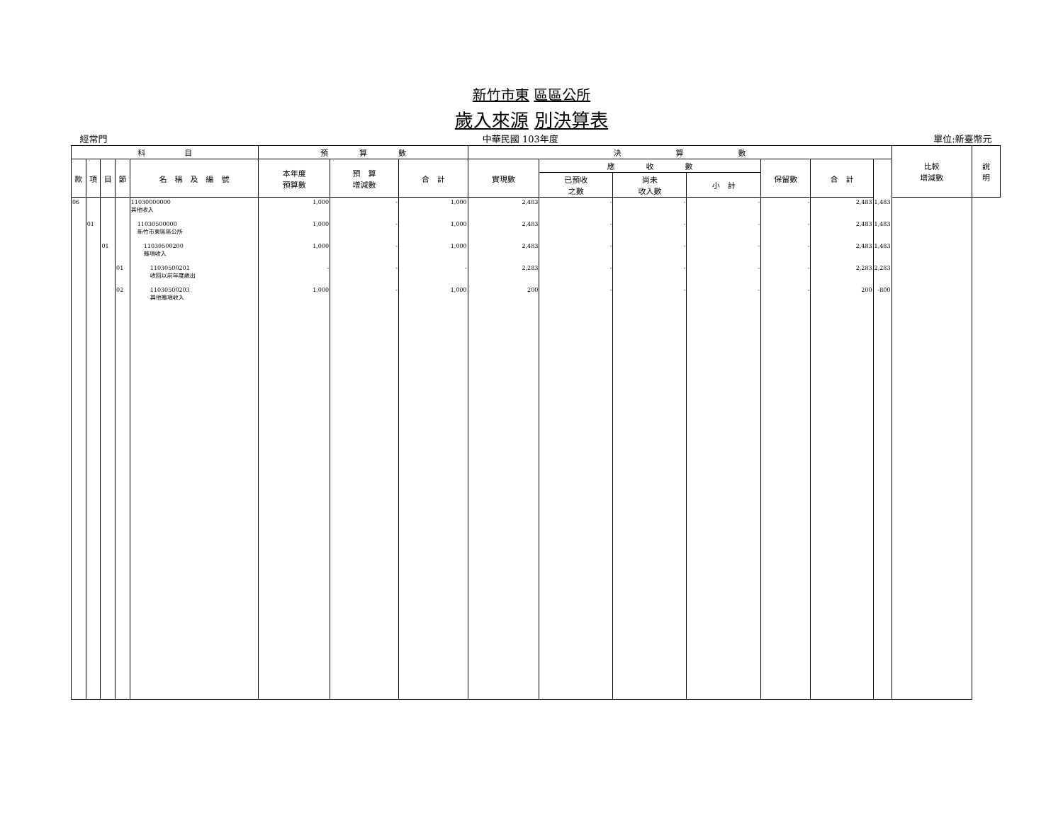新竹市東 區區公所
歲入來源 別決算表
經常門 中華民國 103年度 單位:新臺幣元
| 科 目 | | | | | 預 算 數 | | | 決 算 數 | | | | | | | 比較 增減數 | 說 明 |
| --- | --- | --- | --- | --- | --- | --- | --- | --- | --- | --- | --- | --- | --- | --- | --- | --- |
| 款 | 項 | 目 | 節 | 名 稱 及 編 號 | 本年度 預算數 | 預 算 增減數 | 合 計 | 實現數 | 應 收 數 | | | 保留數 | 合 計 | | | |
| | | | | | | | | | 已預收 之數 | 尚未 收入數 | 小 計 | | | | | |
| 06 | | | | 11030000000 其他收入 | 1,000 | - | 1,000 | 2,483 | - | - | - | - | 2,483 | 1,483 | | |
| | 01 | | | 11030500000 新竹市東區區公所 | 1,000 | - | 1,000 | 2,483 | - | - | - | - | 2,483 | 1,483 | | |
| | | 01 | | 11030500200 雜項收入 | 1,000 | - | 1,000 | 2,483 | - | - | - | - | 2,483 | 1,483 | | |
| | | | 01 | 11030500201 收回以前年度歲出 | - | - | - | 2,283 | - | - | - | - | 2,283 | 2,283 | | |
| | | | 02 | 11030500203 其他雜項收入 | 1,000 | - | 1,000 | 200 | - | - | - | - | 200 | -800 | | |